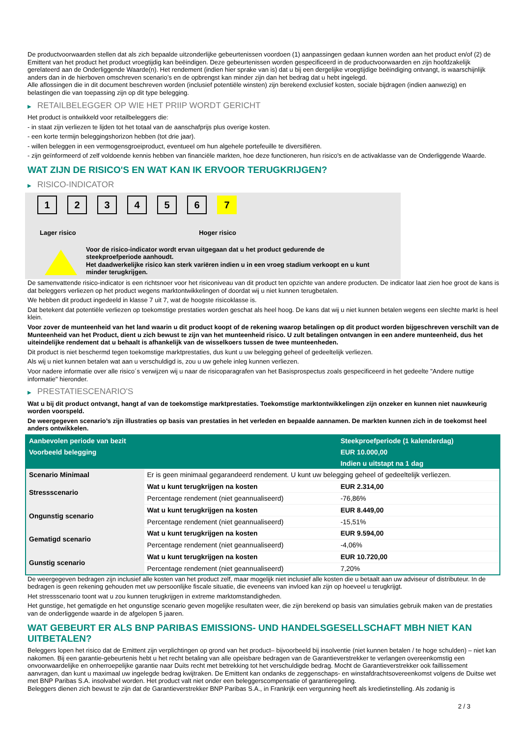De productvoorwaarden stellen dat als zich bepaalde uitzonderlijke gebeurtenissen voordoen (1) aanpassingen gedaan kunnen worden aan het product en/of (2) de Emittent van het product het product vroegtijdig kan beëindigen. Deze gebeurtenissen worden gespecificeerd in de productvoorwaarden en zijn hoofdzakelijk gerelateerd aan de Onderliggende Waarde(n). Het rendement (indien hier sprake van is) dat u bij een dergelijke vroegtijdige beëindiging ontvangt, is waarschijnlijk anders dan in de hierboven omschreven scenario’s en de opbrengst kan minder zijn dan het bedrag dat u hebt ingelegd.
Alle aflossingen die in dit document beschreven worden (inclusief potentiële winsten) zijn berekend exclusief kosten, sociale bijdragen (indien aanwezig) en belastingen die van toepassing zijn op dit type belegging.
▶ RETAILBELEGGER OP WIE HET PRIIP WORDT GERICHT
Het product is ontwikkeld voor retailbeleggers die:
- in staat zijn verliezen te lijden tot het totaal van de aanschafprijs plus overige kosten.
- een korte termijn beleggingshorizon hebben (tot drie jaar).
- willen beleggen in een vermogensgroeiproduct, eventueel om hun algehele portefeuille te diversifiëren.
- zijn geïnformeerd of zelf voldoende kennis hebben van financiële markten, hoe deze functioneren, hun risico's en de activaklasse van de Onderliggende Waarde.
WAT ZIJN DE RISICO'S EN WAT KAN IK ERVOOR TERUGKRIJGEN?
▶ RISICO-INDICATOR
1 2 3 4 5 6 7
Lager risico Hoger risico
Voor de risico-indicator wordt ervan uitgegaan dat u het product gedurende de steekproefperiode aanhoudt.
Het daadwerkelijke risico kan sterk variëren indien u in een vroeg stadium verkoopt en u kunt minder terugkrijgen.
De samenvattende risico-indicator is een richtsnoer voor het risiconiveau van dit product ten opzichte van andere producten. De indicator laat zien hoe groot de kans is dat beleggers verliezen op het product wegens marktontwikkelingen of doordat wij u niet kunnen terugbetalen.
We hebben dit product ingedeeld in klasse 7 uit 7, wat de hoogste risicoklasse is.
Dat betekent dat potentiële verliezen op toekomstige prestaties worden geschat als heel hoog. De kans dat wij u niet kunnen betalen wegens een slechte markt is heel klein.
Voor zover de munteenheid van het land waarin u dit product koopt of de rekening waarop betalingen op dit product worden bijgeschreven verschilt van de Munteenheid van het Product, dient u zich bewust te zijn van het munteenheid risico. U zult betalingen ontvangen in een andere munteenheid, dus het uiteindelijke rendement dat u behaalt is afhankelijk van de wisselkoers tussen de twee munteenheden.
Dit product is niet beschermd tegen toekomstige marktprestaties, dus kunt u uw belegging geheel of gedeeltelijk verliezen.
Als wij u niet kunnen betalen wat aan u verschuldigd is, zou u uw gehele inleg kunnen verliezen.
Voor nadere informatie over alle risico´s verwijzen wij u naar de risicoparagrafen van het Basisprospectus zoals gespecificeerd in het gedeelte "Andere nuttige informatie" hieronder.
▶ PRESTATIESCENARIO'S
Wat u bij dit product ontvangt, hangt af van de toekomstige marktprestaties. Toekomstige marktontwikkelingen zijn onzeker en kunnen niet nauwkeurig worden voorspeld.
De weergegeven scenario’s zijn illustraties op basis van prestaties in het verleden en bepaalde aannamen. De markten kunnen zich in de toekomst heel anders ontwikkelen.
| Aanbevolen periode van bezit | | Steekproefperiode (1 kalenderdag) |
| --- | --- | --- |
| Voorbeeld belegging | | EUR 10.000,00 |
| | | Indien u uitstapt na 1 dag |
| Scenario Minimaal | Er is geen minimaal gegarandeerd rendement. U kunt uw belegging geheel of gedeeltelijk verliezen. | |
| Stressscenario | Wat u kunt terugkrijgen na kosten | EUR 2.314,00 |
| | Percentage rendement (niet geannualiseerd) | -76,86% |
| Ongunstig scenario | Wat u kunt terugkrijgen na kosten | EUR 8.449,00 |
| | Percentage rendement (niet geannualiseerd) | -15,51% |
| Gematigd scenario | Wat u kunt terugkrijgen na kosten | EUR 9.594,00 |
| | Percentage rendement (niet geannualiseerd) | -4,06% |
| Gunstig scenario | Wat u kunt terugkrijgen na kosten | EUR 10.720,00 |
| | Percentage rendement (niet geannualiseerd) | 7,20% |
De weergegeven bedragen zijn inclusief alle kosten van het product zelf, maar mogelijk niet inclusief alle kosten die u betaalt aan uw adviseur of distributeur. In de bedragen is geen rekening gehouden met uw persoonlijke fiscale situatie, die eveneens van invloed kan zijn op hoeveel u terugkrijgt.
Het stressscenario toont wat u zou kunnen terugkrijgen in extreme marktomstandigheden.
Het gunstige, het gematigde en het ongunstige scenario geven mogelijke resultaten weer, die zijn berekend op basis van simulaties gebruik maken van de prestaties van de onderliggende waarde in de afgelopen 5 jaaren.
WAT GEBEURT ER ALS BNP PARIBAS EMISSIONS- UND HANDELSGESELLSCHAFT MBH NIET KAN UITBETALEN?
Beleggers lopen het risico dat de Emittent zijn verplichtingen op grond van het product– bijvoorbeeld bij insolventie (niet kunnen betalen / te hoge schulden) – niet kan nakomen. Bij een garantie-gebeurtenis hebt u het recht betaling van alle opeisbare bedragen van de Garantieverstrekker te verlangen overeenkomstig een onvoorwaardelijke en onherroepelijke garantie naar Duits recht met betrekking tot het verschuldigde bedrag. Mocht de Garantieverstrekker ook faillissement aanvragen, dan kunt u maximaal uw ingelegde bedrag kwijtraken. De Emittent kan ondanks de zeggenschaps- en winstafdrachtsovereenkomst volgens de Duitse wet met BNP Paribas S.A. insolvabel worden. Het product valt niet onder een beleggerscompensatie of garantieregeling.
Beleggers dienen zich bewust te zijn dat de Garantieverstrekker BNP Paribas S.A., in Frankrijk een vergunning heeft als kredietinstelling. Als zodanig is
2 / 3